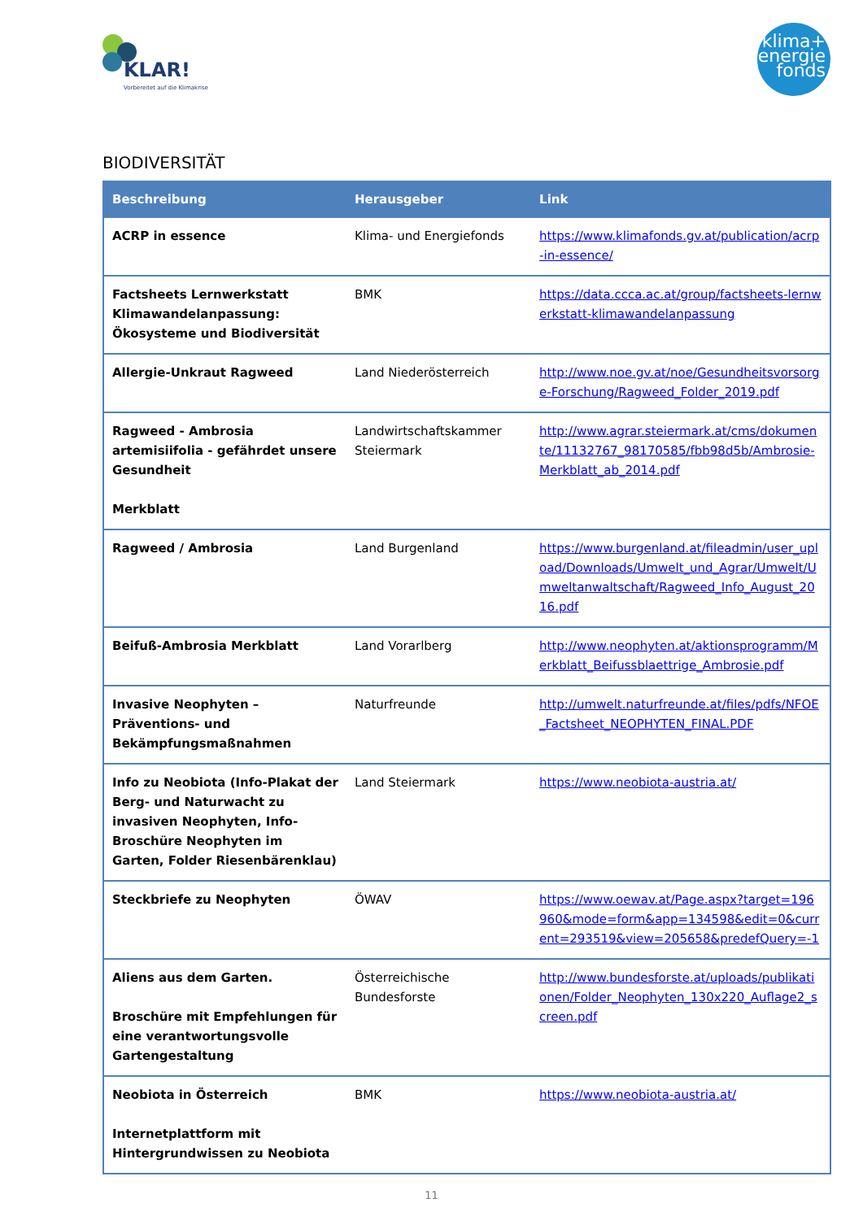KLAR!
Vorbereitet auf die Klimakrise
klima+
energie
fonds
BIODIVERSITÄT
| Beschreibung | Herausgeber | Link |
| --- | --- | --- |
| ACRP in essence | Klima- und Energiefonds | https://www.klimafonds.gv.at/publication/acrp-in-essence/ |
| Factsheets Lernwerkstatt Klimawandelanpassung: Ökosysteme und Biodiversität | BMK | https://data.ccca.ac.at/group/factsheets-lernwerkstatt-klimawandelanpassung |
| Allergie-Unkraut Ragweed | Land Niederösterreich | http://www.noe.gv.at/noe/Gesundheitsvorsorge-Forschung/Ragweed_Folder_2019.pdf |
| Ragweed - Ambrosia artemisiifolia - gefährdet unsere Gesundheit Merkblatt | Landwirtschaftskammer Steiermark | http://www.agrar.steiermark.at/cms/dokumente/11132767_98170585/fbb98d5b/Ambrosie-Merkblatt_ab_2014.pdf |
| Ragweed / Ambrosia | Land Burgenland | https://www.burgenland.at/fileadmin/user_upload/Downloads/Umwelt_und_Agrar/Umwelt/Umweltanwaltschaft/Ragweed_Info_August_2016.pdf |
| Beifuß-Ambrosia Merkblatt | Land Vorarlberg | http://www.neophyten.at/aktionsprogramm/Merkblatt_Beifussblaettrige_Ambrosie.pdf |
| Invasive Neophyten – Präventions- und Bekämpfungsmaßnahmen | Naturfreunde | http://umwelt.naturfreunde.at/files/pdfs/NFOE_Factsheet_NEOPHYTEN_FINAL.PDF |
| Info zu Neobiota (Info-Plakat der Berg- und Naturwacht zu invasiven Neophyten, Info-Broschüre Neophyten im Garten, Folder Riesenbärenklau) | Land Steiermark | https://www.neobiota-austria.at/ |
| Steckbriefe zu Neophyten | ÖWAV | https://www.oewav.at/Page.aspx?target=196960&mode=form&app=134598&edit=0&current=293519&view=205658&predefQuery=-1 |
| Aliens aus dem Garten. Broschüre mit Empfehlungen für eine verantwortungsvolle Gartengestaltung | Österreichische Bundesforste | http://www.bundesforste.at/uploads/publikationen/Folder_Neophyten_130x220_Auflage2_screen.pdf |
| Neobiota in Österreich Internetplattform mit Hintergrundwissen zu Neobiota | BMK | https://www.neobiota-austria.at/ |
11